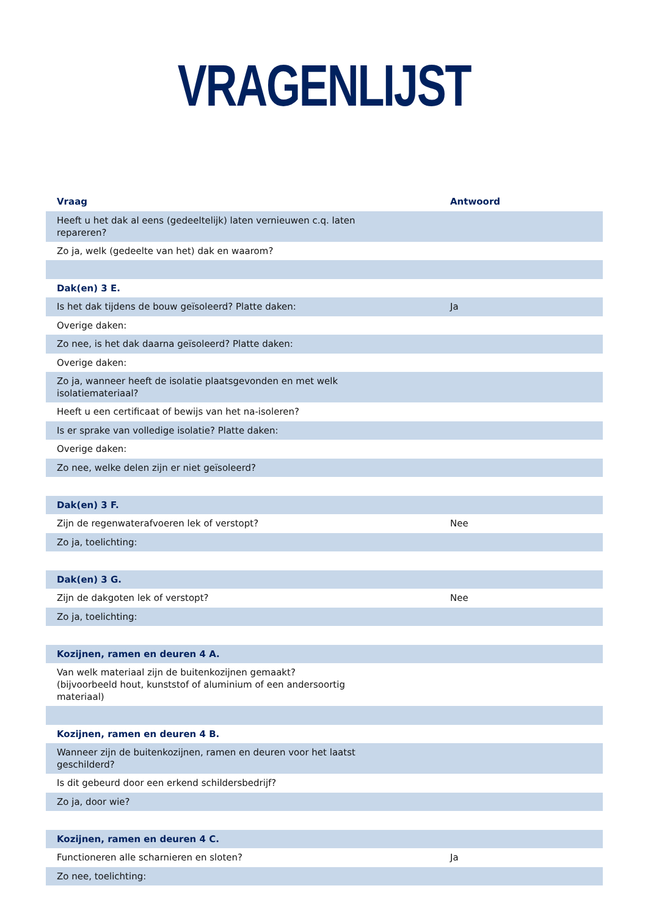VRAGENLIJST
| Vraag | Antwoord |
| --- | --- |
| Heeft u het dak al eens (gedeeltelijk) laten vernieuwen c.q. laten repareren? | |
| Zo ja, welk (gedeelte van het) dak en waarom? | |
| Dak(en) 3 E. | |
| Is het dak tijdens de bouw geïsoleerd? Platte daken: | Ja |
| Overige daken: | |
| Zo nee, is het dak daarna geïsoleerd? Platte daken: | |
| Overige daken: | |
| Zo ja, wanneer heeft de isolatie plaatsgevonden en met welk isolatiemateriaal? | |
| Heeft u een certificaat of bewijs van het na-isoleren? | |
| Is er sprake van volledige isolatie? Platte daken: | |
| Overige daken: | |
| Zo nee, welke delen zijn er niet geïsoleerd? | |
| Dak(en) 3 F. | |
| Zijn de regenwaterafvoeren lek of verstopt? | Nee |
| Zo ja, toelichting: | |
| Dak(en) 3 G. | |
| Zijn de dakgoten lek of verstopt? | Nee |
| Zo ja, toelichting: | |
| Kozijnen, ramen en deuren 4 A. | |
| Van welk materiaal zijn de buitenkozijnen gemaakt? (bijvoorbeeld hout, kunststof of aluminium of een andersoortig materiaal) | |
| Kozijnen, ramen en deuren 4 B. | |
| Wanneer zijn de buitenkozijnen, ramen en deuren voor het laatst geschilderd? | |
| Is dit gebeurd door een erkend schildersbedrijf? | |
| Zo ja, door wie? | |
| Kozijnen, ramen en deuren 4 C. | |
| Functioneren alle scharnieren en sloten? | Ja |
| Zo nee, toelichting: | |